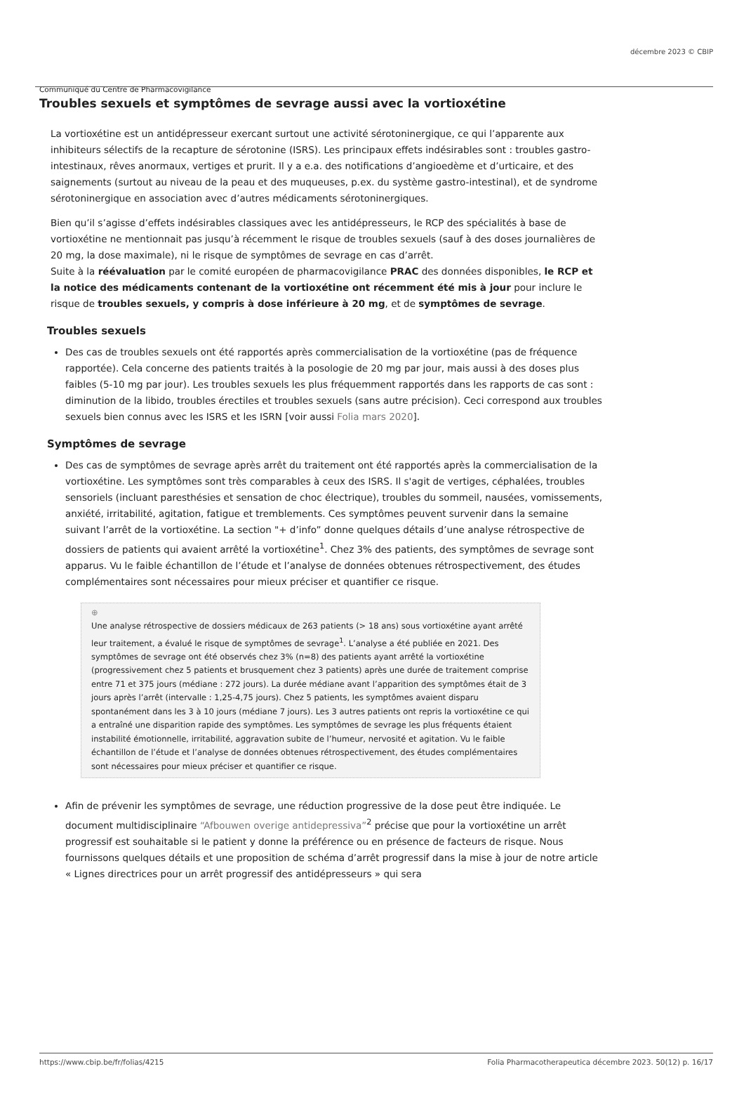décembre 2023 © CBIP
Communiqué du Centre de Pharmacovigilance
Troubles sexuels et symptômes de sevrage aussi avec la vortioxétine
La vortioxétine est un antidépresseur exercant surtout une activité sérotoninergique, ce qui l’apparente aux inhibiteurs sélectifs de la recapture de sérotonine (ISRS). Les principaux effets indésirables sont : troubles gastro-intestinaux, rêves anormaux, vertiges et prurit. Il y a e.a. des notifications d’angioedème et d’urticaire, et des saignements (surtout au niveau de la peau et des muqueuses, p.ex. du système gastro-intestinal), et de syndrome sérotoninergique en association avec d’autres médicaments sérotoninergiques.
Bien qu’il s’agisse d’effets indésirables classiques avec les antidépresseurs, le RCP des spécialités à base de vortioxétine ne mentionnait pas jusqu’à récemment le risque de troubles sexuels (sauf à des doses journalières de 20 mg, la dose maximale), ni le risque de symptômes de sevrage en cas d’arrêt.
Suite à la réévaluation par le comité européen de pharmacovigilance PRAC des données disponibles, le RCP et la notice des médicaments contenant de la vortioxétine ont récemment été mis à jour pour inclure le risque de troubles sexuels, y compris à dose inférieure à 20 mg, et de symptômes de sevrage.
Troubles sexuels
Des cas de troubles sexuels ont été rapportés après commercialisation de la vortioxétine (pas de fréquence rapportée). Cela concerne des patients traités à la posologie de 20 mg par jour, mais aussi à des doses plus faibles (5-10 mg par jour). Les troubles sexuels les plus fréquemment rapportés dans les rapports de cas sont : diminution de la libido, troubles érectiles et troubles sexuels (sans autre précision). Ceci correspond aux troubles sexuels bien connus avec les ISRS et les ISRN [voir aussi Folia mars 2020].
Symptômes de sevrage
Des cas de symptômes de sevrage après arrêt du traitement ont été rapportés après la commercialisation de la vortioxétine. Les symptômes sont très comparables à ceux des ISRS. Il s'agit de vertiges, céphalées, troubles sensoriels (incluant paresthésies et sensation de choc électrique), troubles du sommeil, nausées, vomissements, anxiété, irritabilité, agitation, fatigue et tremblements. Ces symptômes peuvent survenir dans la semaine suivant l’arrêt de la vortioxétine. La section "+ d’info” donne quelques détails d’une analyse rétrospective de dossiers de patients qui avaient arrêté la vortioxétine<sup>1</sup>. Chez 3% des patients, des symptômes de sevrage sont apparus. Vu le faible échantillon de l’étude et l’analyse de données obtenues rétrospectivement, des études complémentaires sont nécessaires pour mieux préciser et quantifier ce risque.
⊕
Une analyse rétrospective de dossiers médicaux de 263 patients (> 18 ans) sous vortioxétine ayant arrêté leur traitement, a évalué le risque de symptômes de sevrage<sup>1</sup>. L’analyse a été publiée en 2021. Des symptômes de sevrage ont été observés chez 3% (n=8) des patients ayant arrêté la vortioxétine (progressivement chez 5 patients et brusquement chez 3 patients) après une durée de traitement comprise entre 71 et 375 jours (médiane : 272 jours). La durée médiane avant l’apparition des symptômes était de 3 jours après l’arrêt (intervalle : 1,25-4,75 jours). Chez 5 patients, les symptômes avaient disparu spontanément dans les 3 à 10 jours (médiane 7 jours). Les 3 autres patients ont repris la vortioxétine ce qui a entraîné une disparition rapide des symptômes. Les symptômes de sevrage les plus fréquents étaient instabilité émotionnelle, irritabilité, aggravation subite de l’humeur, nervosité et agitation. Vu le faible échantillon de l’étude et l’analyse de données obtenues rétrospectivement, des études complémentaires sont nécessaires pour mieux préciser et quantifier ce risque.
Afin de prévenir les symptômes de sevrage, une réduction progressive de la dose peut être indiquée. Le document multidisciplinaire “Afbouwen overige antidepressiva”<sup>2</sup> précise que pour la vortioxétine un arrêt progressif est souhaitable si le patient y donne la préférence ou en présence de facteurs de risque. Nous fournissons quelques détails et une proposition de schéma d’arrêt progressif dans la mise à jour de notre article « Lignes directrices pour un arrêt progressif des antidépresseurs » qui sera
https://www.cbip.be/fr/folias/4215 Folia Pharmacotherapeutica décembre 2023. 50(12) p. 16/17